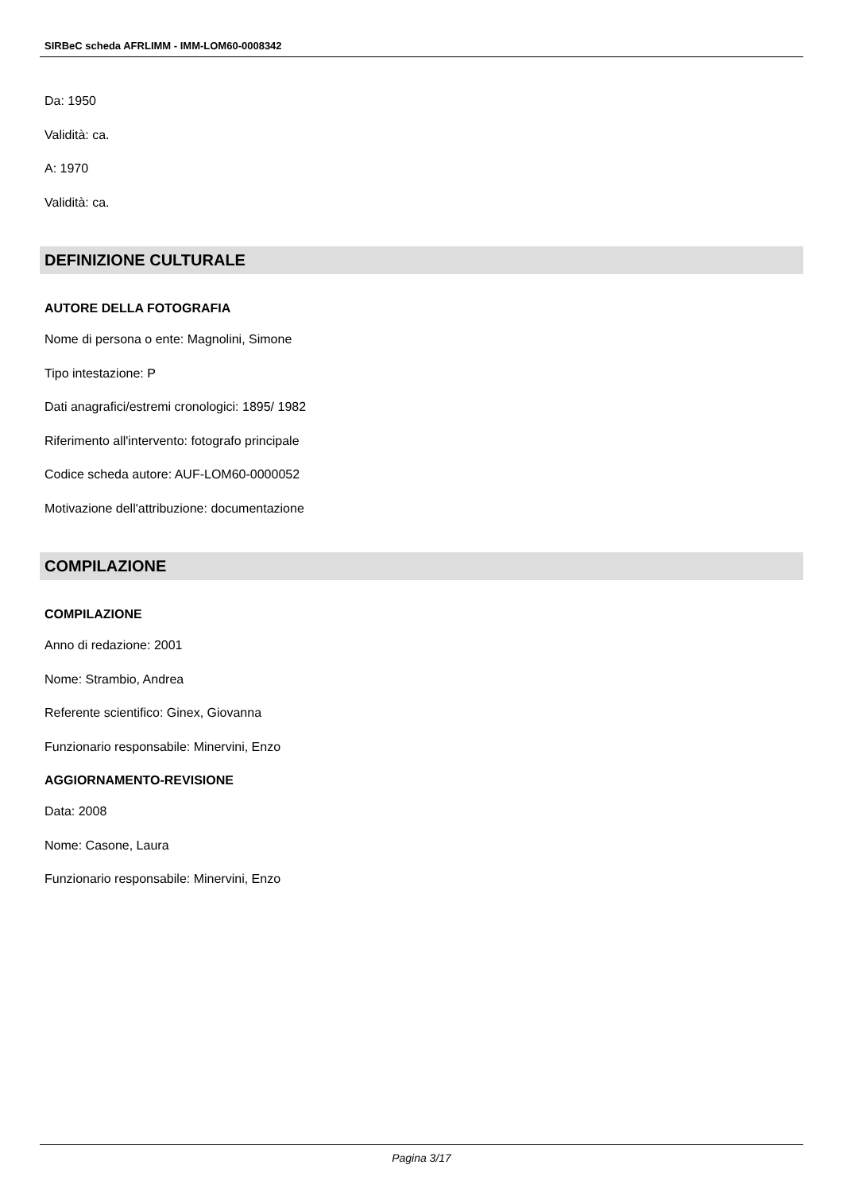SIRBeC scheda AFRLIMM - IMM-LOM60-0008342
Da: 1950
Validità: ca.
A: 1970
Validità: ca.
DEFINIZIONE CULTURALE
AUTORE DELLA FOTOGRAFIA
Nome di persona o ente: Magnolini, Simone
Tipo intestazione: P
Dati anagrafici/estremi cronologici: 1895/ 1982
Riferimento all'intervento: fotografo principale
Codice scheda autore: AUF-LOM60-0000052
Motivazione dell'attribuzione: documentazione
COMPILAZIONE
COMPILAZIONE
Anno di redazione: 2001
Nome: Strambio, Andrea
Referente scientifico: Ginex, Giovanna
Funzionario responsabile: Minervini, Enzo
AGGIORNAMENTO-REVISIONE
Data: 2008
Nome: Casone, Laura
Funzionario responsabile: Minervini, Enzo
Pagina 3/17